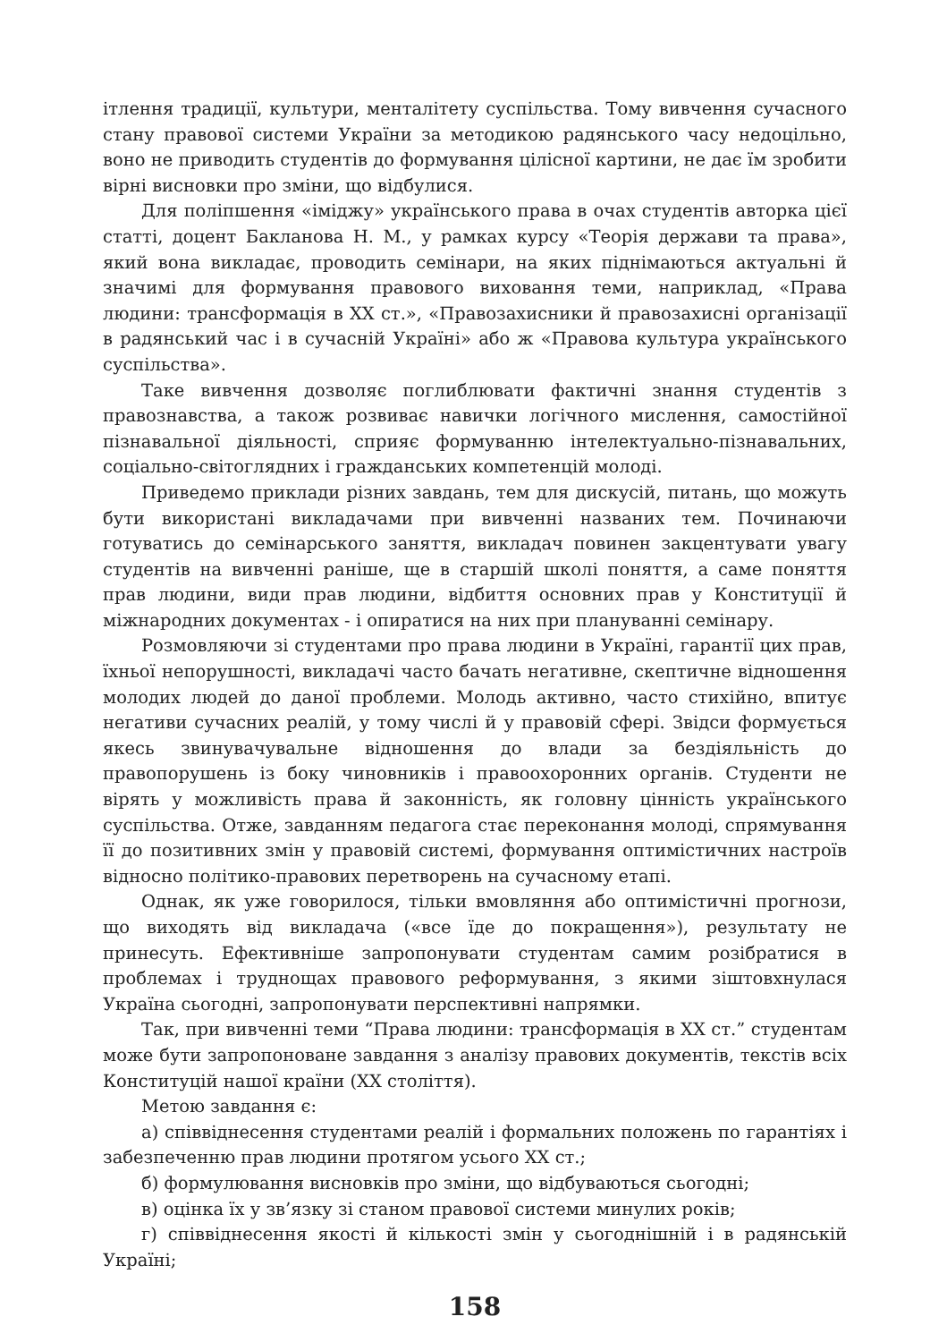ітлення традиції, культури, менталітету суспільства. Тому вивчення сучасного стану правової системи України за методикою радянського часу недоцільно, воно не приводить студентів до формування цілісної картини, не дає їм зробити вірні висновки про зміни, що відбулися.
Для поліпшення «іміджу» українського права в очах студентів авторка цієї статті, доцент Бакланова Н. М., у рамках курсу «Теорія держави та права», який вона викладає, проводить семінари, на яких піднімаються актуальні й значимі для формування правового виховання теми, наприклад, «Права людини: трансформація в XX ст.», «Правозахисники й правозахисні організації в радянський час і в сучасній Україні» або ж «Правова культура українського суспільства».
Таке вивчення дозволяє поглиблювати фактичні знання студентів з правознавства, а також розвиває навички логічного мислення, самостійної пізнавальної діяльності, сприяє формуванню інтелектуально-пізнавальних, соціально-світоглядних і гражданських компетенцій молоді.
Приведемо приклади різних завдань, тем для дискусій, питань, що можуть бути використані викладачами при вивченні названих тем. Починаючи готуватись до семінарського заняття, викладач повинен закцентувати увагу студентів на вивченні раніше, ще в старшій школі поняття, а саме поняття прав людини, види прав людини, відбиття основних прав у Конституції й міжнародних документах - і опиратися на них при плануванні семінару.
Розмовляючи зі студентами про права людини в Україні, гарантії цих прав, їхньої непорушності, викладачі часто бачать негативне, скептичне відношення молодих людей до даної проблеми. Молодь активно, часто стихійно, впитує негативи сучасних реалій, у тому числі й у правовій сфері. Звідси формується якесь звинувачувальне відношення до влади за бездіяльність до правопорушень із боку чиновників і правоохоронних органів. Студенти не вірять у можливість права й законність, як головну цінність українського суспільства. Отже, завданням педагога стає переконання молоді, спрямування її до позитивних змін у правовій системі, формування оптимістичних настроїв відносно політико-правових перетворень на сучасному етапі.
Однак, як уже говорилося, тільки вмовляння або оптимістичні прогнози, що виходять від викладача («все їде до покращення»), результату не принесуть. Ефективніше запропонувати студентам самим розібратися в проблемах і труднощах правового реформування, з якими зіштовхнулася Україна сьогодні, запропонувати перспективні напрямки.
Так, при вивченні теми “Права людини: трансформація в XX ст.” студентам може бути запропоноване завдання з аналізу правових документів, текстів всіх Конституцій нашої країни (XX століття).
Метою завдання є:
а) співвіднесення студентами реалій і формальних положень по гарантіях і забезпеченню прав людини протягом усього XX ст.;
б) формулювання висновків про зміни, що відбуваються сьогодні;
в) оцінка їх у зв’язку зі станом правової системи минулих років;
г) співвіднесення якості й кількості змін у сьогоднішній і в радянській Україні;
158